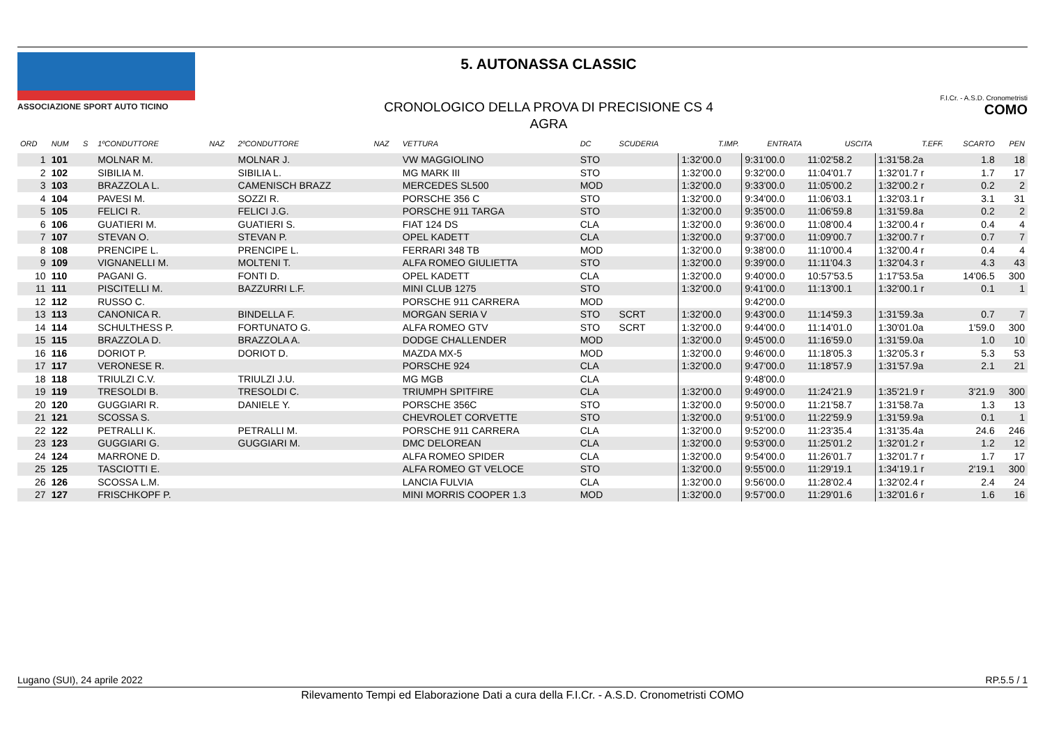ASSOCIAZIONE SPORT AUTO TICINO
5. AUTONASSA CLASSIC
CRONOLOGICO DELLA PROVA DI PRECISIONE CS 4
AGRA
F.I.Cr. - A.S.D. Cronometristi COMO
| ORD | NUM | S | 1ºCONDUTTORE | NAZ | 2ºCONDUTTORE | NAZ | VETTURA | DC | SCUDERIA | T.IMP. | ENTRATA | USCITA | T.EFF. | SCARTO | PEN |
| --- | --- | --- | --- | --- | --- | --- | --- | --- | --- | --- | --- | --- | --- | --- | --- |
| 1 | 101 | | MOLNAR M. | | MOLNAR J. | | VW MAGGIOLINO | STO | | 1:32'00.0 | 9:31'00.0 | 11:02'58.2 | 1:31'58.2a | 1.8 | 18 |
| 2 | 102 | | SIBILIA M. | | SIBILIA L. | | MG MARK III | STO | | 1:32'00.0 | 9:32'00.0 | 11:04'01.7 | 1:32'01.7 r | 1.7 | 17 |
| 3 | 103 | | BRAZZOLA L. | | CAMENISCH BRAZZ | | MERCEDES SL500 | MOD | | 1:32'00.0 | 9:33'00.0 | 11:05'00.2 | 1:32'00.2 r | 0.2 | 2 |
| 4 | 104 | | PAVESI M. | | SOZZI R. | | PORSCHE 356 C | STO | | 1:32'00.0 | 9:34'00.0 | 11:06'03.1 | 1:32'03.1 r | 3.1 | 31 |
| 5 | 105 | | FELICI R. | | FELICI J.G. | | PORSCHE 911 TARGA | STO | | 1:32'00.0 | 9:35'00.0 | 11:06'59.8 | 1:31'59.8a | 0.2 | 2 |
| 6 | 106 | | GUATIERI M. | | GUATIERI S. | | FIAT 124 DS | CLA | | 1:32'00.0 | 9:36'00.0 | 11:08'00.4 | 1:32'00.4 r | 0.4 | 4 |
| 7 | 107 | | STEVAN O. | | STEVAN P. | | OPEL KADETT | CLA | | 1:32'00.0 | 9:37'00.0 | 11:09'00.7 | 1:32'00.7 r | 0.7 | 7 |
| 8 | 108 | | PRENCIPE L. | | PRENCIPE L. | | FERRARI 348 TB | MOD | | 1:32'00.0 | 9:38'00.0 | 11:10'00.4 | 1:32'00.4 r | 0.4 | 4 |
| 9 | 109 | | VIGNANELLI M. | | MOLTENI T. | | ALFA ROMEO GIULIETTA | STO | | 1:32'00.0 | 9:39'00.0 | 11:11'04.3 | 1:32'04.3 r | 4.3 | 43 |
| 10 | 110 | | PAGANI G. | | FONTI D. | | OPEL KADETT | CLA | | 1:32'00.0 | 9:40'00.0 | 10:57'53.5 | 1:17'53.5a | 14'06.5 | 300 |
| 11 | 111 | | PISCITELLI M. | | BAZZURRI L.F. | | MINI CLUB 1275 | STO | | 1:32'00.0 | 9:41'00.0 | 11:13'00.1 | 1:32'00.1 r | 0.1 | 1 |
| 12 | 112 | | RUSSO C. | | | | PORSCHE 911 CARRERA | MOD | | | 9:42'00.0 | | | | |
| 13 | 113 | | CANONICA R. | | BINDELLA F. | | MORGAN SERIA V | STO | SCRT | 1:32'00.0 | 9:43'00.0 | 11:14'59.3 | 1:31'59.3a | 0.7 | 7 |
| 14 | 114 | | SCHULTHESS P. | | FORTUNATO G. | | ALFA ROMEO GTV | STO | SCRT | 1:32'00.0 | 9:44'00.0 | 11:14'01.0 | 1:30'01.0a | 1'59.0 | 300 |
| 15 | 115 | | BRAZZOLA D. | | BRAZZOLA A. | | DODGE CHALLENDER | MOD | | 1:32'00.0 | 9:45'00.0 | 11:16'59.0 | 1:31'59.0a | 1.0 | 10 |
| 16 | 116 | | DORIOT P. | | DORIOT D. | | MAZDA MX-5 | MOD | | 1:32'00.0 | 9:46'00.0 | 11:18'05.3 | 1:32'05.3 r | 5.3 | 53 |
| 17 | 117 | | VERONESE R. | | | | PORSCHE 924 | CLA | | 1:32'00.0 | 9:47'00.0 | 11:18'57.9 | 1:31'57.9a | 2.1 | 21 |
| 18 | 118 | | TRIULZI C.V. | | TRIULZI J.U. | | MG MGB | CLA | | | 9:48'00.0 | | | | |
| 19 | 119 | | TRESOLDI B. | | TRESOLDI C. | | TRIUMPH SPITFIRE | CLA | | 1:32'00.0 | 9:49'00.0 | 11:24'21.9 | 1:35'21.9 r | 3'21.9 | 300 |
| 20 | 120 | | GUGGIARI R. | | DANIELE Y. | | PORSCHE 356C | STO | | 1:32'00.0 | 9:50'00.0 | 11:21'58.7 | 1:31'58.7a | 1.3 | 13 |
| 21 | 121 | | SCOSSA S. | | | | CHEVROLET CORVETTE | STO | | 1:32'00.0 | 9:51'00.0 | 11:22'59.9 | 1:31'59.9a | 0.1 | 1 |
| 22 | 122 | | PETRALLI K. | | PETRALLI M. | | PORSCHE 911 CARRERA | CLA | | 1:32'00.0 | 9:52'00.0 | 11:23'35.4 | 1:31'35.4a | 24.6 | 246 |
| 23 | 123 | | GUGGIARI G. | | GUGGIARI M. | | DMC DELOREAN | CLA | | 1:32'00.0 | 9:53'00.0 | 11:25'01.2 | 1:32'01.2 r | 1.2 | 12 |
| 24 | 124 | | MARRONE D. | | | | ALFA ROMEO SPIDER | CLA | | 1:32'00.0 | 9:54'00.0 | 11:26'01.7 | 1:32'01.7 r | 1.7 | 17 |
| 25 | 125 | | TASCIOTTI E. | | | | ALFA ROMEO GT VELOCE | STO | | 1:32'00.0 | 9:55'00.0 | 11:29'19.1 | 1:34'19.1 r | 2'19.1 | 300 |
| 26 | 126 | | SCOSSA L.M. | | | | LANCIA FULVIA | CLA | | 1:32'00.0 | 9:56'00.0 | 11:28'02.4 | 1:32'02.4 r | 2.4 | 24 |
| 27 | 127 | | FRISCHKOPF P. | | | | MINI MORRIS COOPER 1.3 | MOD | | 1:32'00.0 | 9:57'00.0 | 11:29'01.6 | 1:32'01.6 r | 1.6 | 16 |
Lugano (SUI), 24 aprile 2022 RP.5.5 / 1
Rilevamento Tempi ed Elaborazione Dati a cura della F.I.Cr. - A.S.D. Cronometristi COMO